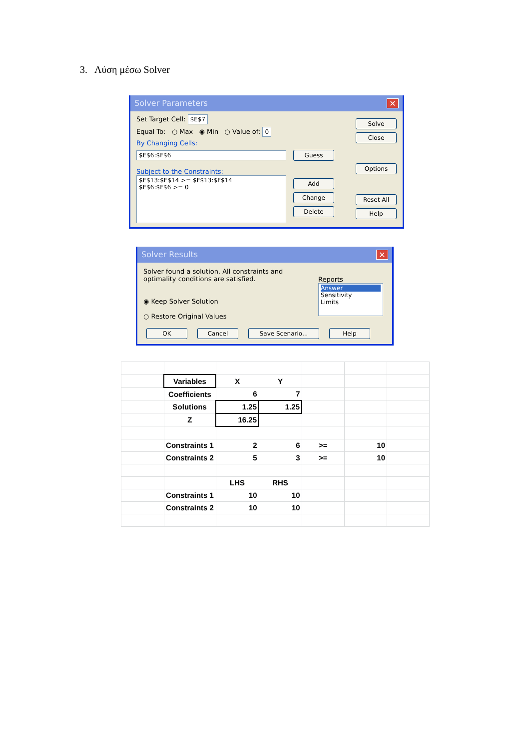3. Λύση μέσω Solver
Solver Parameters ✕
Set Target Cell: $E$7
Equal To: ○ Max ◉ Min ○ Value of: 0
By Changing Cells:
$E$6:$F$6
Guess
Subject to the Constraints:
$E$13:$E$14 >= $F$13:$F$14
$E$6:$F$6 >= 0
Add
Change
Delete
Solve
Close
Options
Reset All
Help
Solver Results ✕
Solver found a solution. All constraints and optimality conditions are satisfied.
◉ Keep Solver Solution
○ Restore Original Values
Reports
Answer
Sensitivity
Limits
OK Cancel Save Scenario... Help
| | Variables | X | Y | | | |
| | Coefficients | 6 | 7 | | | |
| | Solutions | 1.25 | 1.25 | | | |
| | Z | 16.25 | | | | |
| | Constraints 1 | 2 | 6 | >= | 10 | |
| | Constraints 2 | 5 | 3 | >= | 10 | |
| | | LHS | RHS | | | |
| | Constraints 1 | 10 | 10 | | | |
| | Constraints 2 | 10 | 10 | | | |